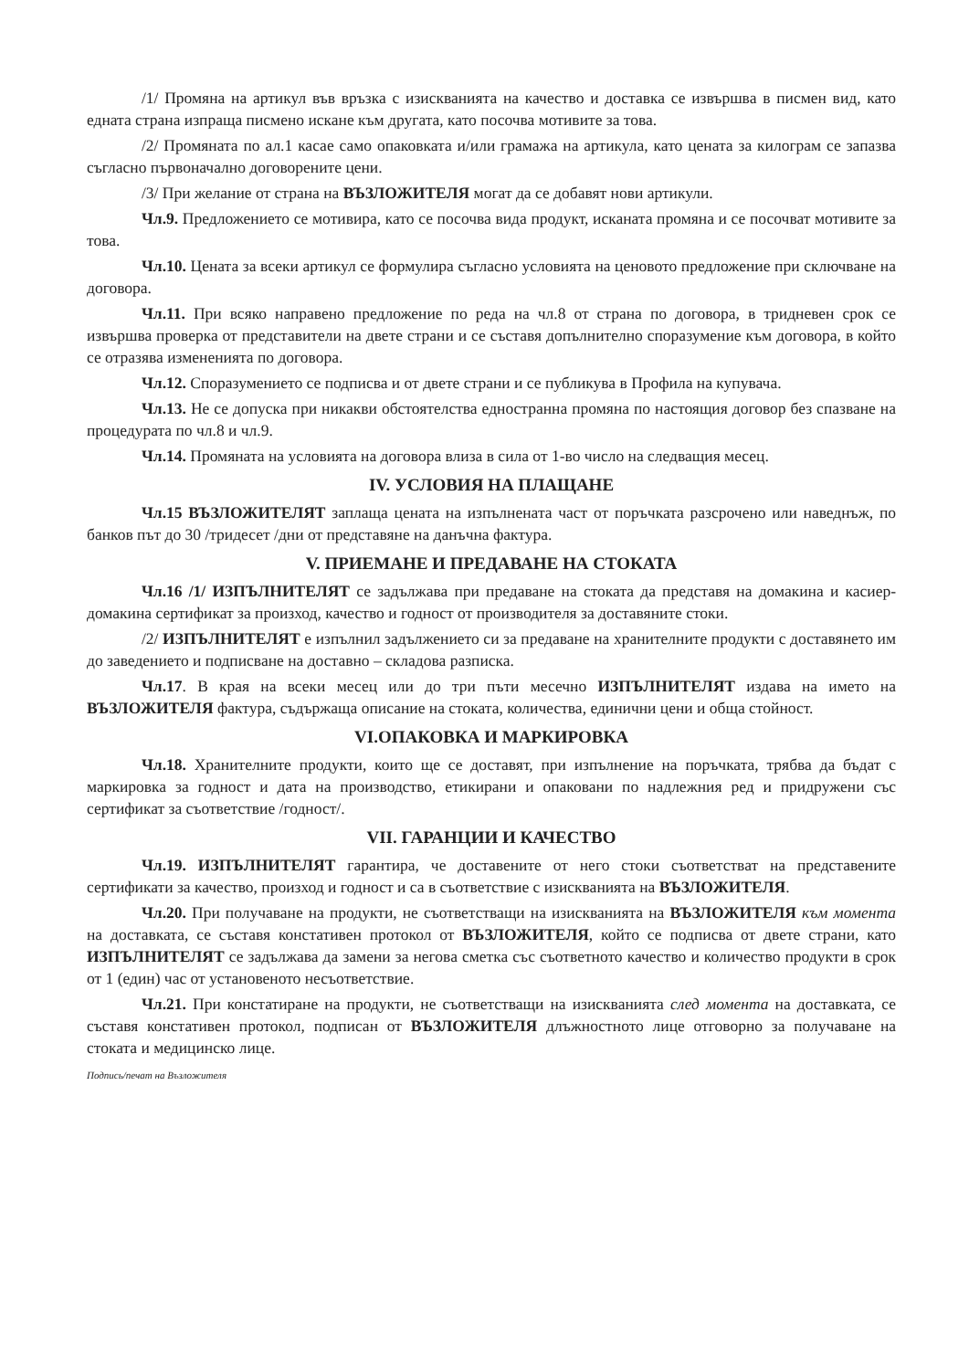/1/ Промяна на артикул във връзка с изискванията на качество и доставка се извършва в писмен вид, като едната страна изпраща писмено искане към другата, като посочва мотивите за това.
/2/ Промяната по ал.1 касае само опаковката и/или грамажа на артикула, като цената за килограм се запазва съгласно първоначално договорените цени.
/3/ При желание от страна на ВЪЗЛОЖИТЕЛЯ могат да се добавят нови артикули.
Чл.9. Предложението се мотивира, като се посочва вида продукт, исканата промяна и се посочват мотивите за това.
Чл.10. Цената за всеки артикул се формулира съгласно условията на ценовото предложение при сключване на договора.
Чл.11. При всяко направено предложение по реда на чл.8 от страна по договора, в тридневен срок се извършва проверка от представители на двете страни и се съставя допълнително споразумение към договора, в който се отразява измененията по договора.
Чл.12. Споразумението се подписва и от двете страни и се публикува в Профила на купувача.
Чл.13. Не се допуска при никакви обстоятелства едностранна промяна по настоящия договор без спазване на процедурата по чл.8 и чл.9.
Чл.14. Промяната на условията на договора влиза в сила от 1-во число на следващия месец.
IV. УСЛОВИЯ НА ПЛАЩАНЕ
Чл.15 ВЪЗЛОЖИТЕЛЯТ заплаща цената на изпълнената част от поръчката разсрочено или наведнъж, по банков път до 30 /тридесет /дни от представяне на данъчна фактура.
V. ПРИЕМАНЕ И ПРЕДАВАНЕ НА СТОКАТА
Чл.16 /1/ ИЗПЪЛНИТЕЛЯТ се задължава при предаване на стоката да представя на домакина и касиер-домакина сертификат за произход, качество и годност от производителя за доставяните стоки.
/2/ ИЗПЪЛНИТЕЛЯТ е изпълнил задължението си за предаване на хранителните продукти с доставянето им до заведението и подписване на доставно – складова разписка.
Чл.17. В края на всеки месец или до три пъти месечно ИЗПЪЛНИТЕЛЯТ издава на името на ВЪЗЛОЖИТЕЛЯ фактура, съдържаща описание на стоката, количества, единични цени и обща стойност.
VI.ОПАКОВКА И МАРКИРОВКА
Чл.18. Хранителните продукти, които ще се доставят, при изпълнение на поръчката, трябва да бъдат с маркировка за годност и дата на производство, етикирани и опаковани по надлежния ред и придружени със сертификат за съответствие /годност/.
VII. ГАРАНЦИИ И КАЧЕСТВО
Чл.19. ИЗПЪЛНИТЕЛЯТ гарантира, че доставените от него стоки съответстват на представените сертификати за качество, произход и годност и са в съответствие с изискванията на ВЪЗЛОЖИТЕЛЯ.
Чл.20. При получаване на продукти, не съответстващи на изискванията на ВЪЗЛОЖИТЕЛЯ към момента на доставката, се съставя констативен протокол от ВЪЗЛОЖИТЕЛЯ, който се подписва от двете страни, като ИЗПЪЛНИТЕЛЯТ се задължава да замени за негова сметка със съответното качество и количество продукти в срок от 1 (един) час от установеното несъответствие.
Чл.21. При констатиране на продукти, не съответстващи на изискванията след момента на доставката, се съставя констативен протокол, подписан от ВЪЗЛОЖИТЕЛЯ длъжностното лице отговорно за получаване на стоката и медицинско лице.
Подпись/печат на Възложителя